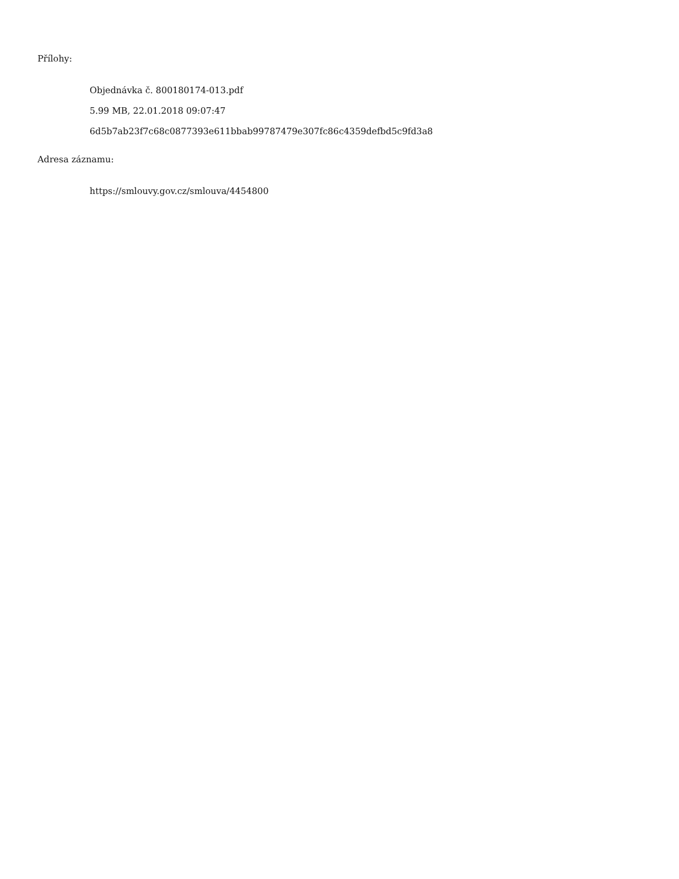Přílohy:
Objednávka č. 800180174-013.pdf
5.99 MB, 22.01.2018 09:07:47
6d5b7ab23f7c68c0877393e611bbab99787479e307fc86c4359defbd5c9fd3a8
Adresa záznamu:
https://smlouvy.gov.cz/smlouva/4454800